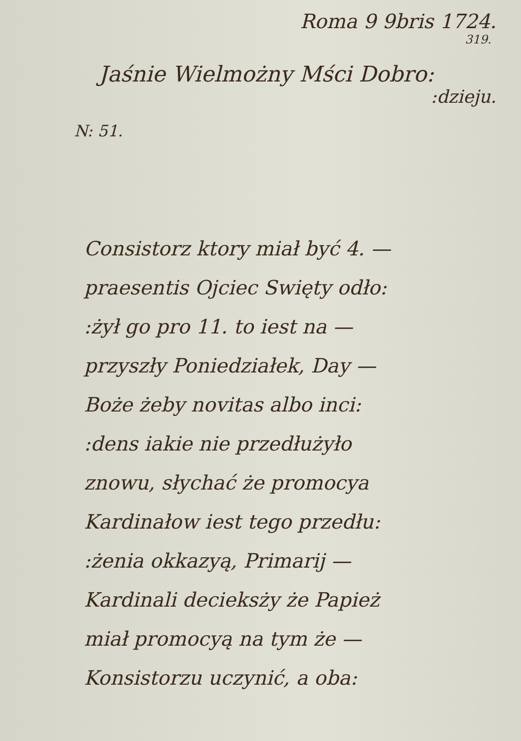Roma 9 9bris 1724.
319.
Jaśnie Wielmożny Mści Dobro:
:dzieju.
N: 51.
Consistorz ktory miał być 4. —
praesentis Ojciec Swięty odło:
:żył go pro 11. to iest na —
przyszły Poniedziałek, Day —
Boże żeby novitas albo inci:
:dens iakie nie przedłużyło
znowu, słychać że promocya
Kardinałow iest tego przedłu:
:żenia okkazyą, Primarij —
Kardinali decieksży że Papież
miał promocyą na tym że —
Konsistorzu uczynić, a oba: